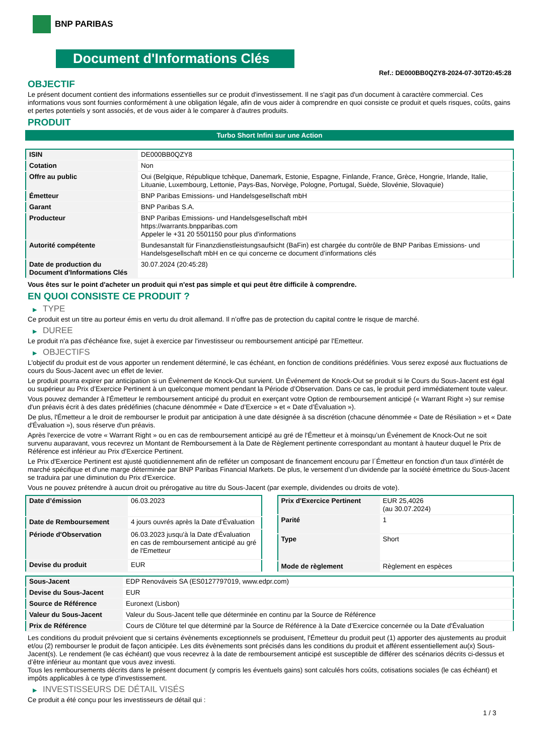BNP PARIBAS
Document d'Informations Clés
Ref.: DE000BB0QZY8-2024-07-30T20:45:28
OBJECTIF
Le présent document contient des informations essentielles sur ce produit d'investissement. Il ne s'agit pas d'un document à caractère commercial. Ces informations vous sont fournies conformément à une obligation légale, afin de vous aider à comprendre en quoi consiste ce produit et quels risques, coûts, gains et pertes potentiels y sont associés, et de vous aider à le comparer à d'autres produits.
PRODUIT
Turbo Short Infini sur une Action
| ISIN | DE000BB0QZY8 |
| Cotation | Non |
| Offre au public | Oui (Belgique, République tchèque, Danemark, Estonie, Espagne, Finlande, France, Grèce, Hongrie, Irlande, Italie, Lituanie, Luxembourg, Lettonie, Pays-Bas, Norvège, Pologne, Portugal, Suède, Slovénie, Slovaquie) |
| Émetteur | BNP Paribas Emissions- und Handelsgesellschaft mbH |
| Garant | BNP Paribas S.A. |
| Producteur | BNP Paribas Emissions- und Handelsgesellschaft mbH https://warrants.bnpparibas.com Appeler le +31 20 5501150 pour plus d'informations |
| Autorité compétente | Bundesanstalt für Finanzdienstleistungsaufsicht (BaFin) est chargée du contrôle de BNP Paribas Emissions- und Handelsgesellschaft mbH en ce qui concerne ce document d’informations clés |
| Date de production du Document d'Informations Clés | 30.07.2024 (20:45:28) |
Vous êtes sur le point d'acheter un produit qui n'est pas simple et qui peut être difficile à comprendre.
EN QUOI CONSISTE CE PRODUIT ?
▶ TYPE
Ce produit est un titre au porteur émis en vertu du droit allemand. Il n’offre pas de protection du capital contre le risque de marché.
▶ DUREE
Le produit n'a pas d'échéance fixe, sujet à exercice par l'investisseur ou remboursement anticipé par l'Emetteur.
▶ OBJECTIFS
L'objectif du produit est de vous apporter un rendement déterminé, le cas échéant, en fonction de conditions prédéfinies. Vous serez exposé aux fluctuations de cours du Sous-Jacent avec un effet de levier.
Le produit pourra expirer par anticipation si un Évènement de Knock-Out survient. Un Événement de Knock-Out se produit si le Cours du Sous-Jacent est égal ou supérieur au Prix d’Exercice Pertinent à un quelconque moment pendant la Période d’Observation. Dans ce cas, le produit perd immédiatement toute valeur.
Vous pouvez demander à l'Émetteur le remboursement anticipé du produit en exerçant votre Option de remboursement anticipé (« Warrant Right ») sur remise d'un préavis écrit à des dates prédéfinies (chacune dénommée « Date d’Exercice » et « Date d’Évaluation »).
De plus, l'Émetteur a le droit de rembourser le produit par anticipation à une date désignée à sa discrétion (chacune dénommée « Date de Résiliation » et « Date d'Évaluation »), sous réserve d'un préavis.
Après l'exercice de votre « Warrant Right » ou en cas de remboursement anticipé au gré de l'Émetteur et à moinsqu’un Événement de Knock-Out ne soit survenu auparavant, vous recevrez un Montant de Remboursement à la Date de Règlement pertinente correspondant au montant à hauteur duquel le Prix de Référence est inférieur au Prix d'Exercice Pertinent.
Le Prix d'Exercice Pertinent est ajusté quotidiennement afin de refléter un composant de financement encouru par l´Émetteur en fonction d'un taux d’intérêt de marché spécifique et d'une marge déterminée par BNP Paribas Financial Markets. De plus, le versement d’un dividende par la société émettrice du Sous-Jacent se traduira par une diminution du Prix d'Exercice.
Vous ne pouvez prétendre à aucun droit ou prérogative au titre du Sous-Jacent (par exemple, dividendes ou droits de vote).
| Date d’émission | 06.03.2023 |
| Date de Remboursement | 4 jours ouvrés après la Date d'Évaluation |
| Période d'Observation | 06.03.2023 jusqu'à la Date d'Évaluation en cas de remboursement anticipé au gré de l'Emetteur |
| Devise du produit | EUR |
| Prix d'Exercice Pertinent | EUR 25,4026 (au 30.07.2024) |
| Parité | 1 |
| Type | Short |
| Mode de règlement | Règlement en espèces |
| Sous-Jacent | EDP Renováveis SA (ES0127797019, www.edpr.com) |
| Devise du Sous-Jacent | EUR |
| Source de Référence | Euronext (Lisbon) |
| Valeur du Sous-Jacent | Valeur du Sous-Jacent telle que déterminée en continu par la Source de Référence |
| Prix de Référence | Cours de Clôture tel que déterminé par la Source de Référence à la Date d’Exercice concernée ou la Date d'Évaluation |
Les conditions du produit prévoient que si certains évènements exceptionnels se produisent, l'Émetteur du produit peut (1) apporter des ajustements au produit et/ou (2) rembourser le produit de façon anticipée. Les dits évènements sont précisés dans les conditions du produit et afférent essentiellement au(x) Sous-Jacent(s). Le rendement (le cas échéant) que vous recevrez à la date de remboursement anticipé est susceptible de différer des scénarios décrits ci-dessus et d’être inférieur au montant que vous avez investi.
Tous les remboursements décrits dans le présent document (y compris les éventuels gains) sont calculés hors coûts, cotisations sociales (le cas échéant) et impôts applicables à ce type d'investissement.
▶ INVESTISSEURS DE DÉTAIL VISÉS
Ce produit a été conçu pour les investisseurs de détail qui :
1 / 3